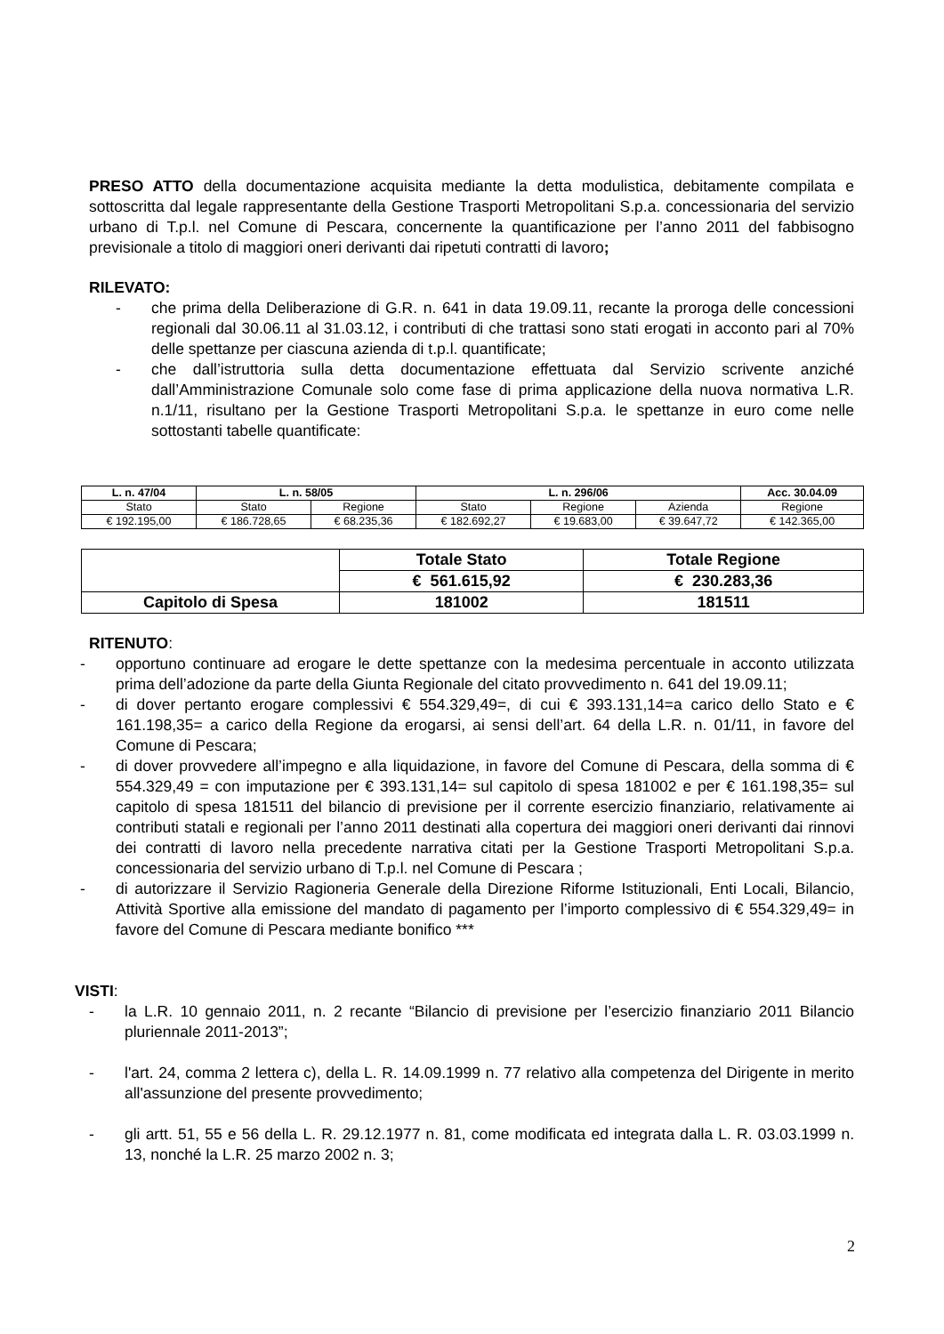PRESO ATTO della documentazione acquisita mediante la detta modulistica, debitamente compilata e sottoscritta dal legale rappresentante della Gestione Trasporti Metropolitani S.p.a. concessionaria del servizio urbano di T.p.l. nel Comune di Pescara, concernente la quantificazione per l’anno 2011 del fabbisogno previsionale a titolo di maggiori oneri derivanti dai ripetuti contratti di lavoro;
RILEVATO:
- che prima della Deliberazione di G.R. n. 641 in data 19.09.11, recante la proroga delle concessioni regionali dal 30.06.11 al 31.03.12, i contributi di che trattasi sono stati erogati in acconto pari al 70% delle spettanze per ciascuna azienda di t.p.l. quantificate;
- che dall’istruttoria sulla detta documentazione effettuata dal Servizio scrivente anziché dall’Amministrazione Comunale solo come fase di prima applicazione della nuova normativa L.R. n.1/11, risultano per la Gestione Trasporti Metropolitani S.p.a. le spettanze in euro come nelle sottostanti tabelle quantificate:
| L. n. 47/04 | L. n. 58/05 | | L. n. 296/06 | | | Acc. 30.04.09 |
| --- | --- | --- | --- | --- | --- | --- |
| Stato | Stato | Regione | Stato | Regione | Azienda | Regione |
| € 192.195,00 | € 186.728,65 | € 68.235,36 | € 182.692,27 | € 19.683,00 | € 39.647,72 | € 142.365,00 |
| | Totale Stato | Totale Regione |
| | € 561.615,92 | € 230.283,36 |
| Capitolo di Spesa | 181002 | 181511 |
RITENUTO:
- opportuno continuare ad erogare le dette spettanze con la medesima percentuale in acconto utilizzata prima dell’adozione da parte della Giunta Regionale del citato provvedimento n. 641 del 19.09.11;
- di dover pertanto erogare complessivi € 554.329,49=, di cui € 393.131,14=a carico dello Stato e € 161.198,35= a carico della Regione da erogarsi, ai sensi dell’art. 64 della L.R. n. 01/11, in favore del Comune di Pescara;
- di dover provvedere all’impegno e alla liquidazione, in favore del Comune di Pescara, della somma di € 554.329,49 = con imputazione per € 393.131,14= sul capitolo di spesa 181002 e per € 161.198,35= sul capitolo di spesa 181511 del bilancio di previsione per il corrente esercizio finanziario, relativamente ai contributi statali e regionali per l’anno 2011 destinati alla copertura dei maggiori oneri derivanti dai rinnovi dei contratti di lavoro nella precedente narrativa citati per la Gestione Trasporti Metropolitani S.p.a. concessionaria del servizio urbano di T.p.l. nel Comune di Pescara ;
- di autorizzare il Servizio Ragioneria Generale della Direzione Riforme Istituzionali, Enti Locali, Bilancio, Attività Sportive alla emissione del mandato di pagamento per l’importo complessivo di € 554.329,49= in favore del Comune di Pescara mediante bonifico ***
VISTI:
- la L.R. 10 gennaio 2011, n. 2 recante “Bilancio di previsione per l’esercizio finanziario 2011 Bilancio pluriennale 2011-2013”;
- l'art. 24, comma 2 lettera c), della L. R. 14.09.1999 n. 77 relativo alla competenza del Dirigente in merito all'assunzione del presente provvedimento;
- gli artt. 51, 55 e 56 della L. R. 29.12.1977 n. 81, come modificata ed integrata dalla L. R. 03.03.1999 n. 13, nonché la L.R. 25 marzo 2002 n. 3;
2